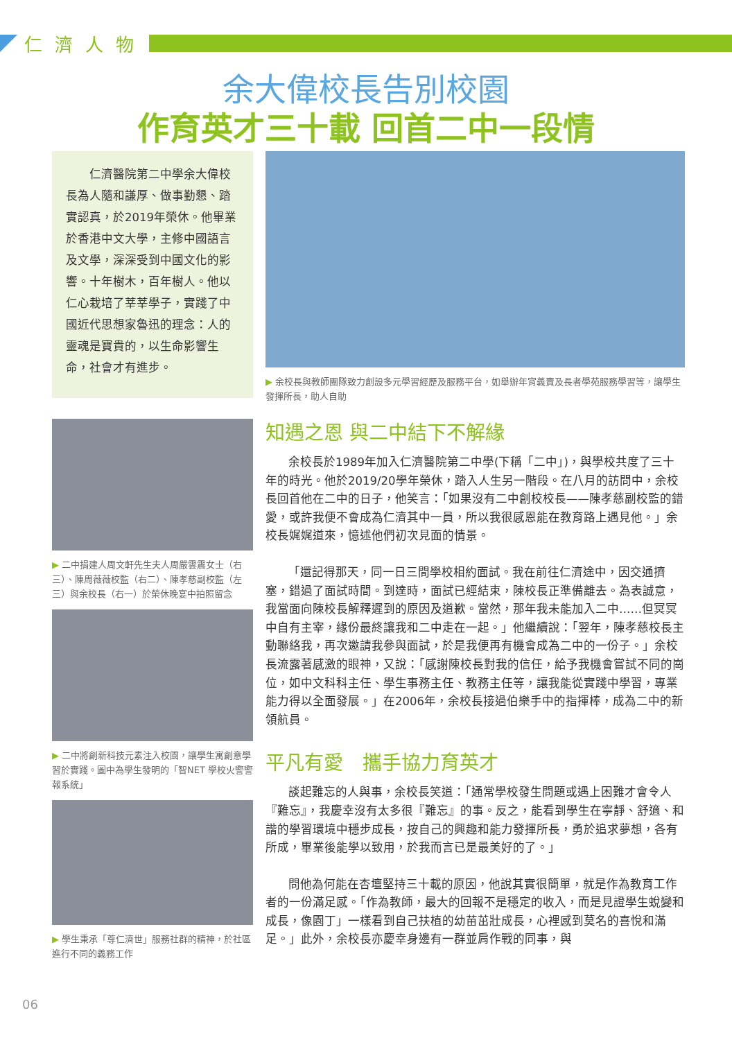仁濟人物
余大偉校長告別校園
作育英才三十載 回首二中一段情
　　仁濟醫院第二中學余大偉校長為人隨和謙厚、做事勤懇、踏實認真，於2019年榮休。他畢業於香港中文大學，主修中國語言及文學，深深受到中國文化的影響。十年樹木，百年樹人。他以仁心栽培了莘莘學子，實踐了中國近代思想家魯迅的理念：人的靈魂是寶貴的，以生命影響生命，社會才有進步。
▶ 二中捐建人周文軒先生夫人周嚴雲震女士（右三）、陳周薇薇校監（右二）、陳孝慈副校監（左三）與余校長（右一）於榮休晚宴中拍照留念
▶ 二中將創新科技元素注入校園，讓學生寓創意學習於實踐。圖中為學生發明的「智NET 學校火警警報系統」
▶ 學生秉承「尊仁濟世」服務社群的精神，於社區進行不同的義務工作
▶ 余校長與教師團隊致力創設多元學習經歷及服務平台，如舉辦年宵義賣及長者學苑服務學習等，讓學生發揮所長，助人自助
知遇之恩 與二中結下不解緣
余校長於1989年加入仁濟醫院第二中學(下稱「二中」)，與學校共度了三十年的時光。他於2019/20學年榮休，踏入人生另一階段。在八月的訪問中，余校長回首他在二中的日子，他笑言：「如果沒有二中創校校長——陳孝慈副校監的錯愛，或許我便不會成為仁濟其中一員，所以我很感恩能在教育路上遇見他。」余校長娓娓道來，憶述他們初次見面的情景。
「還記得那天，同一日三間學校相約面試。我在前往仁濟途中，因交通擠塞，錯過了面試時間。到達時，面試已經結束，陳校長正準備離去。為表誠意，我當面向陳校長解釋遲到的原因及道歉。當然，那年我未能加入二中……但冥冥中自有主宰，緣份最終讓我和二中走在一起。」他繼續說：「翌年，陳孝慈校長主動聯絡我，再次邀請我參與面試，於是我便再有機會成為二中的一份子。」余校長流露著感激的眼神，又說：「感謝陳校長對我的信任，給予我機會嘗試不同的崗位，如中文科科主任、學生事務主任、教務主任等，讓我能從實踐中學習，專業能力得以全面發展。」在2006年，余校長接過伯樂手中的指揮棒，成為二中的新領航員。
平凡有愛　攜手協力育英才
談起難忘的人與事，余校長笑道：「通常學校發生問題或遇上困難才會令人『難忘』，我慶幸沒有太多很『難忘』的事。反之，能看到學生在寧靜、舒適、和諧的學習環境中穩步成長，按自己的興趣和能力發揮所長，勇於追求夢想，各有所成，畢業後能學以致用，於我而言已是最美好的了。」
問他為何能在杏壇堅持三十載的原因，他說其實很簡單，就是作為教育工作者的一份滿足感。「作為教師，最大的回報不是穩定的收入，而是見證學生蛻變和成長，像園丁」一樣看到自己扶植的幼苗茁壯成長，心裡感到莫名的喜悅和滿足。」此外，余校長亦慶幸身邊有一群並肩作戰的同事，與
06